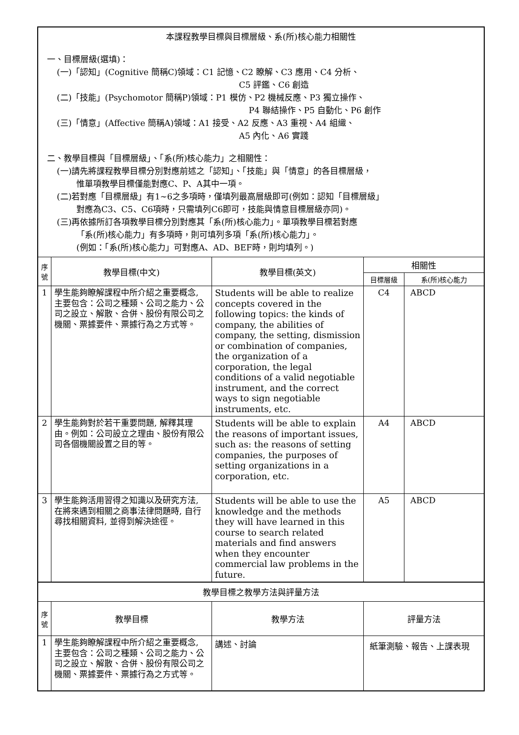| 本課程教學目標與目標層級、系(所)核心能力相關性 一、目標層級(選填)： (一)「認知」(Cognitive 簡稱C)領域：C1 記憶、C2 瞭解、C3 應用、C4 分析、 C5 評鑑、C6 創造 (二)「技能」(Psychomotor 簡稱P)領域：P1 模仿、P2 機械反應、P3 獨立操作、 P4 聯結操作、P5 自動化、P6 創作 (三)「情意」(Affective 簡稱A)領域：A1 接受、A2 反應、A3 重視、A4 組織、 A5 內化、A6 實踐 二、教學目標與「目標層級」、「系(所)核心能力」之相關性： (一)請先將課程教學目標分別對應前述之「認知」、「技能」與「情意」的各目標層級， 惟單項教學目標僅能對應C、P、A其中一項。 (二)若對應「目標層級」有1~6之多項時，僅填列最高層級即可(例如：認知「目標層級」 對應為C3、C5、C6項時，只需填列C6即可，技能與情意目標層級亦同)。 (三)再依據所訂各項教學目標分別對應其「系(所)核心能力」。單項教學目標若對應 「系(所)核心能力」有多項時，則可填列多項「系(所)核心能力」。 (例如：「系(所)核心能力」可對應A、AD、BEF時，則均填列。) | | | | |
| 序號 | 教學目標(中文) | 教學目標(英文) | 相關性 | |
| | | | 目標層級 | 系(所)核心能力 |
| 1 | 學生能夠瞭解課程中所介紹之重要概念, 主要包含：公司之種類、公司之能力、公司之設立、解散、合併、股份有限公司之機關、票據要件、票據行為之方式等。 | Students will be able to realize concepts covered in the following topics: the kinds of company, the abilities of company, the setting, dismission or combination of companies, the organization of a corporation, the legal conditions of a valid negotiable instrument, and the correct ways to sign negotiable instruments, etc. | C4 | ABCD |
| 2 | 學生能夠對於若干重要問題, 解釋其理由。例如：公司設立之理由、股份有限公司各個機關設置之目的等。 | Students will be able to explain the reasons of important issues, such as: the reasons of setting companies, the purposes of setting organizations in a corporation, etc. | A4 | ABCD |
| 3 | 學生能夠活用習得之知識以及研究方法, 在將來遇到相關之商事法律問題時, 自行尋找相關資料, 並得到解決途徑。 | Students will be able to use the knowledge and the methods they will have learned in this course to search related materials and find answers when they encounter commercial law problems in the future. | A5 | ABCD |
| 教學目標之教學方法與評量方法 | | | | |
| 序號 | 教學目標 | 教學方法 | 評量方法 | |
| 1 | 學生能夠瞭解課程中所介紹之重要概念, 主要包含：公司之種類、公司之能力、公司之設立、解散、合併、股份有限公司之機關、票據要件、票據行為之方式等。 | 講述、討論 | 紙筆測驗、報告、上課表現 | |